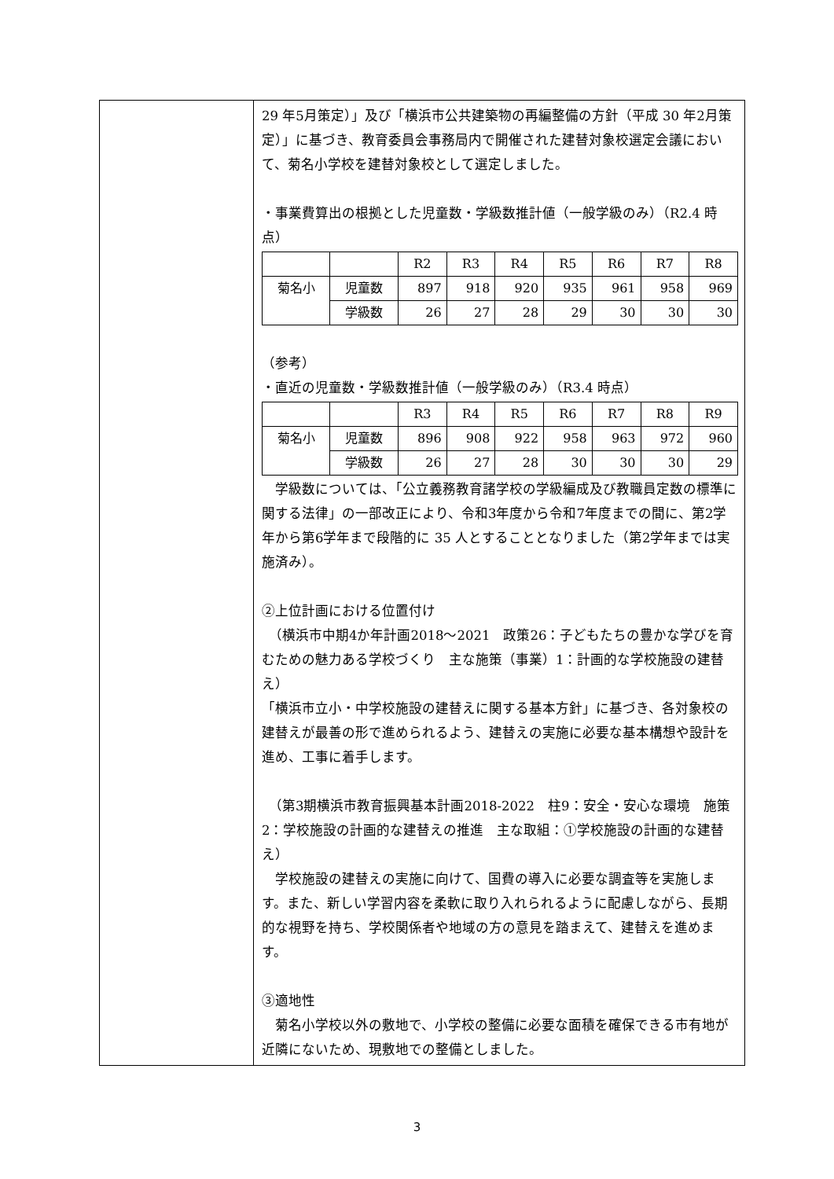| | 29 年5月策定）」及び「横浜市公共建築物の再編整備の方針（平成 30 年2月策定）」に基づき、教育委員会事務局内で開催された建替対象校選定会議において、菊名小学校を建替対象校として選定しました。 ・事業費算出の根拠とした児童数・学級数推計値（一般学級のみ）（R2.4 時点） / / / R2 / R3 / R4 / R5 / R6 / R7 / R8 / / 菊名小 / 児童数 / 897 / 918 / 920 / 935 / 961 / 958 / 969 / / / 学級数 / 26 / 27 / 28 / 29 / 30 / 30 / 30 / （参考） ・直近の児童数・学級数推計値（一般学級のみ）（R3.4 時点） / / / R3 / R4 / R5 / R6 / R7 / R8 / R9 / / 菊名小 / 児童数 / 896 / 908 / 922 / 958 / 963 / 972 / 960 / / / 学級数 / 26 / 27 / 28 / 30 / 30 / 30 / 29 / 学級数については、「公立義務教育諸学校の学級編成及び教職員定数の標準に関する法律」の一部改正により、令和3年度から令和7年度までの間に、第2学年から第6学年まで段階的に 35 人とすることとなりました（第2学年までは実施済み）。 ②上位計画における位置付け （横浜市中期4か年計画2018～2021 政策26：子どもたちの豊かな学びを育むための魅力ある学校づくり 主な施策（事業）1：計画的な学校施設の建替え） 「横浜市立小・中学校施設の建替えに関する基本方針」に基づき、各対象校の建替えが最善の形で進められるよう、建替えの実施に必要な基本構想や設計を進め、工事に着手します。 （第3期横浜市教育振興基本計画2018-2022 柱9：安全・安心な環境 施策2：学校施設の計画的な建替えの推進 主な取組：①学校施設の計画的な建替え） 学校施設の建替えの実施に向けて、国費の導入に必要な調査等を実施します。また、新しい学習内容を柔軟に取り入れられるように配慮しながら、長期的な視野を持ち、学校関係者や地域の方の意見を踏まえて、建替えを進めます。 ③適地性 菊名小学校以外の敷地で、小学校の整備に必要な面積を確保できる市有地が近隣にないため、現敷地での整備としました。 |
3